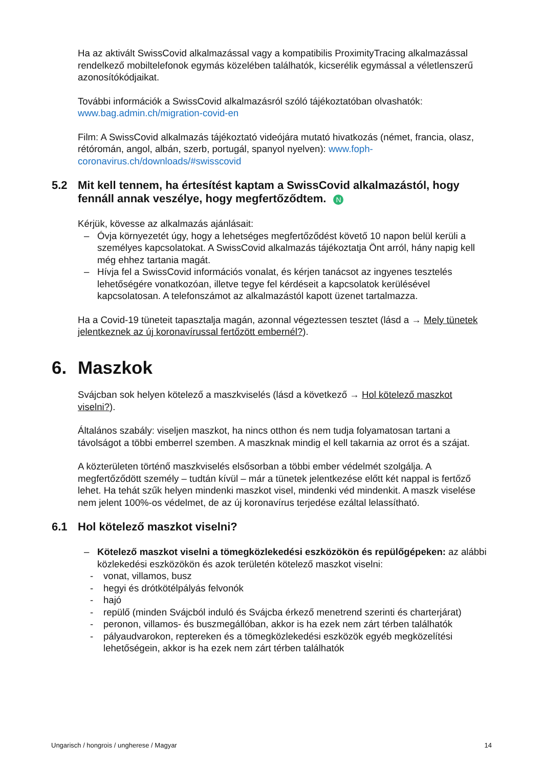Ha az aktivált SwissCovid alkalmazással vagy a kompatibilis ProximityTracing alkalmazással rendelkező mobiltelefonok egymás közelében találhatók, kicserélik egymással a véletlenszerű azonosítókódjaikat.
További információk a SwissCovid alkalmazásról szóló tájékoztatóban olvashatók: www.bag.admin.ch/migration-covid-en
Film: A SwissCovid alkalmazás tájékoztató videójára mutató hivatkozás (német, francia, olasz, rétóromán, angol, albán, szerb, portugál, spanyol nyelven): www.foph-coronavirus.ch/downloads/#swisscovid
5.2 Mit kell tennem, ha értesítést kaptam a SwissCovid alkalmazástól, hogy fennáll annak veszélye, hogy megfertőződtem. N
Kérjük, kövesse az alkalmazás ajánlásait:
– Óvja környezetét úgy, hogy a lehetséges megfertőződést követő 10 napon belül kerüli a személyes kapcsolatokat. A SwissCovid alkalmazás tájékoztatja Önt arról, hány napig kell még ehhez tartania magát.
– Hívja fel a SwissCovid információs vonalat, és kérjen tanácsot az ingyenes tesztelés lehetőségére vonatkozóan, illetve tegye fel kérdéseit a kapcsolatok kerülésével kapcsolatosan. A telefonszámot az alkalmazástól kapott üzenet tartalmazza.
Ha a Covid-19 tüneteit tapasztalja magán, azonnal végeztessen tesztet (lásd a → Mely tünetek jelentkeznek az új koronavírussal fertőzött embernél?).
6. Maszkok
Svájcban sok helyen kötelező a maszkviselés (lásd a következő → Hol kötelező maszkot viselni?).
Általános szabály: viseljen maszkot, ha nincs otthon és nem tudja folyamatosan tartani a távolságot a többi emberrel szemben. A maszknak mindig el kell takarnia az orrot és a szájat.
A közterületen történő maszkviselés elsősorban a többi ember védelmét szolgálja. A megfertőződött személy – tudtán kívül – már a tünetek jelentkezése előtt két nappal is fertőző lehet. Ha tehát szűk helyen mindenki maszkot visel, mindenki véd mindenkit. A maszk viselése nem jelent 100%-os védelmet, de az új koronavírus terjedése ezáltal lelassítható.
6.1 Hol kötelező maszkot viselni?
– Kötelező maszkot viselni a tömegközlekedési eszközökön és repülőgépeken: az alábbi közlekedési eszközökön és azok területén kötelező maszkot viselni:
- vonat, villamos, busz
- hegyi és drótkötélpályás felvonók
- hajó
- repülő (minden Svájcból induló és Svájcba érkező menetrend szerinti és charterjárat)
- peronon, villamos- és buszmegállóban, akkor is ha ezek nem zárt térben találhatók
- pályaudvarokon, reptereken és a tömegközlekedési eszközök egyéb megközelítési lehetőségein, akkor is ha ezek nem zárt térben találhatók
Ungarisch / hongrois / ungherese / Magyar 14